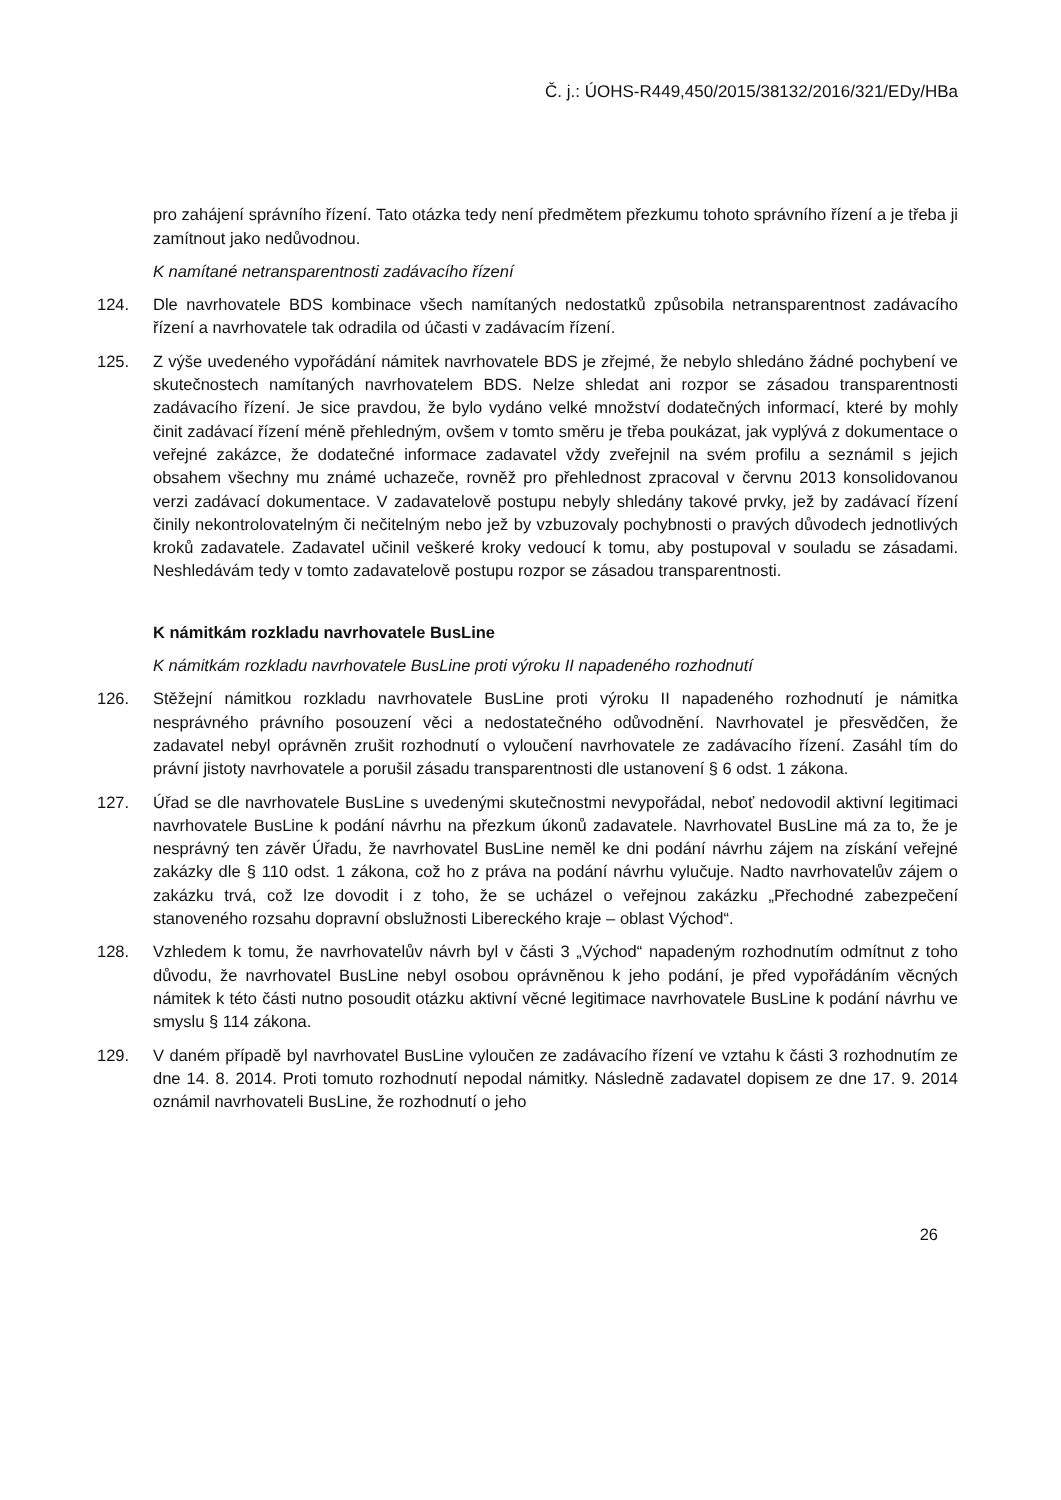Č. j.: ÚOHS-R449,450/2015/38132/2016/321/EDy/HBa
pro zahájení správního řízení. Tato otázka tedy není předmětem přezkumu tohoto správního řízení a je třeba ji zamítnout jako nedůvodnou.
K namítané netransparentnosti zadávacího řízení
124. Dle navrhovatele BDS kombinace všech namítaných nedostatků způsobila netransparentnost zadávacího řízení a navrhovatele tak odradila od účasti v zadávacím řízení.
125. Z výše uvedeného vypořádání námitek navrhovatele BDS je zřejmé, že nebylo shledáno žádné pochybení ve skutečnostech namítaných navrhovatelem BDS. Nelze shledat ani rozpor se zásadou transparentnosti zadávacího řízení. Je sice pravdou, že bylo vydáno velké množství dodatečných informací, které by mohly činit zadávací řízení méně přehledným, ovšem v tomto směru je třeba poukázat, jak vyplývá z dokumentace o veřejné zakázce, že dodatečné informace zadavatel vždy zveřejnil na svém profilu a seznámil s jejich obsahem všechny mu známé uchazeče, rovněž pro přehlednost zpracoval v červnu 2013 konsolidovanou verzi zadávací dokumentace. V zadavatelově postupu nebyly shledány takové prvky, jež by zadávací řízení činily nekontrolovatelným či nečitelným nebo jež by vzbuzovaly pochybnosti o pravých důvodech jednotlivých kroků zadavatele. Zadavatel učinil veškeré kroky vedoucí k tomu, aby postupoval v souladu se zásadami. Neshledávám tedy v tomto zadavatelově postupu rozpor se zásadou transparentnosti.
K námitkám rozkladu navrhovatele BusLine
K námitkám rozkladu navrhovatele BusLine proti výroku II napadeného rozhodnutí
126. Stěžejní námitkou rozkladu navrhovatele BusLine proti výroku II napadeného rozhodnutí je námitka nesprávného právního posouzení věci a nedostatečného odůvodnění. Navrhovatel je přesvědčen, že zadavatel nebyl oprávněn zrušit rozhodnutí o vyloučení navrhovatele ze zadávacího řízení. Zasáhl tím do právní jistoty navrhovatele a porušil zásadu transparentnosti dle ustanovení § 6 odst. 1 zákona.
127. Úřad se dle navrhovatele BusLine s uvedenými skutečnostmi nevypořádal, neboť nedovodil aktivní legitimaci navrhovatele BusLine k podání návrhu na přezkum úkonů zadavatele. Navrhovatel BusLine má za to, že je nesprávný ten závěr Úřadu, že navrhovatel BusLine neměl ke dni podání návrhu zájem na získání veřejné zakázky dle § 110 odst. 1 zákona, což ho z práva na podání návrhu vylučuje. Nadto navrhovatelův zájem o zakázku trvá, což lze dovodit i z toho, že se ucházel o veřejnou zakázku „Přechodné zabezpečení stanoveného rozsahu dopravní obslužnosti Libereckého kraje – oblast Východ“.
128. Vzhledem k tomu, že navrhovatelův návrh byl v části 3 „Východ“ napadeným rozhodnutím odmítnut z toho důvodu, že navrhovatel BusLine nebyl osobou oprávněnou k jeho podání, je před vypořádáním věcných námitek k této části nutno posoudit otázku aktivní věcné legitimace navrhovatele BusLine k podání návrhu ve smyslu § 114 zákona.
129. V daném případě byl navrhovatel BusLine vyloučen ze zadávacího řízení ve vztahu k části 3 rozhodnutím ze dne 14. 8. 2014. Proti tomuto rozhodnutí nepodal námitky. Následně zadavatel dopisem ze dne 17. 9. 2014 oznámil navrhovateli BusLine, že rozhodnutí o jeho
26